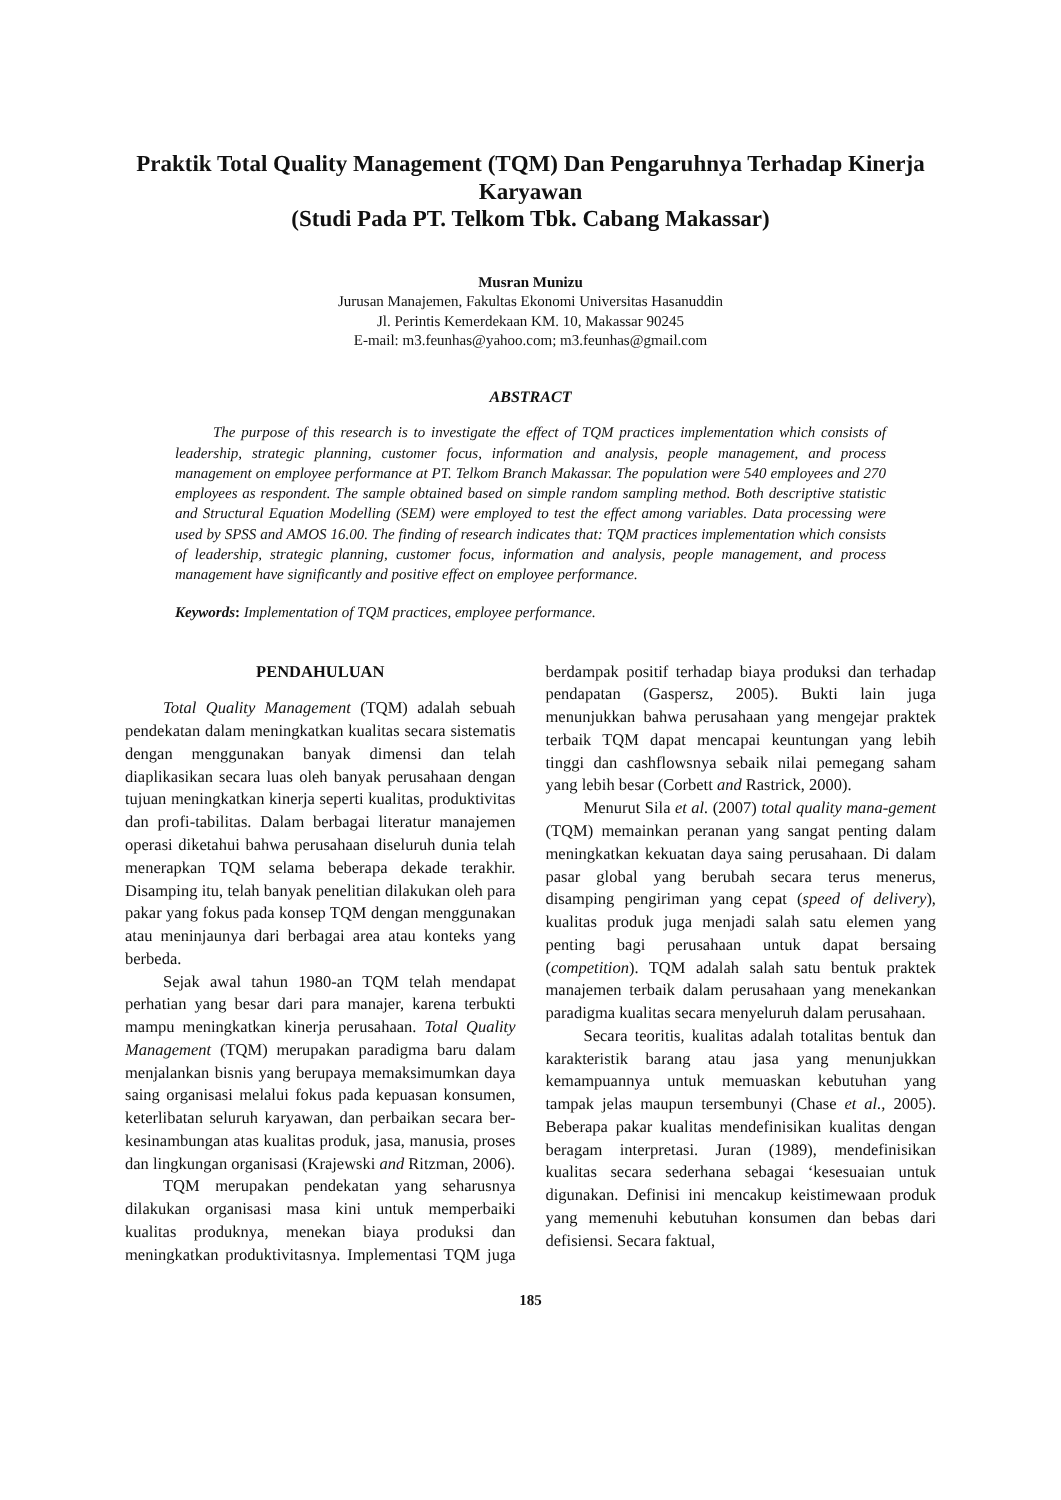Praktik Total Quality Management (TQM) Dan Pengaruhnya Terhadap Kinerja Karyawan
(Studi Pada PT. Telkom Tbk. Cabang Makassar)
Musran Munizu
Jurusan Manajemen, Fakultas Ekonomi Universitas Hasanuddin
Jl. Perintis Kemerdekaan KM. 10, Makassar 90245
E-mail: m3.feunhas@yahoo.com; m3.feunhas@gmail.com
ABSTRACT
The purpose of this research is to investigate the effect of TQM practices implementation which consists of leadership, strategic planning, customer focus, information and analysis, people management, and process management on employee performance at PT. Telkom Branch Makassar. The population were 540 employees and 270 employees as respondent. The sample obtained based on simple random sampling method. Both descriptive statistic and Structural Equation Modelling (SEM) were employed to test the effect among variables. Data processing were used by SPSS and AMOS 16.00. The finding of research indicates that: TQM practices implementation which consists of leadership, strategic planning, customer focus, information and analysis, people management, and process management have significantly and positive effect on employee performance.
Keywords: Implementation of TQM practices, employee performance.
PENDAHULUAN
Total Quality Management (TQM) adalah sebuah pendekatan dalam meningkatkan kualitas secara sistematis dengan menggunakan banyak dimensi dan telah diaplikasikan secara luas oleh banyak perusahaan dengan tujuan meningkatkan kinerja seperti kualitas, produktivitas dan profi-tabilitas. Dalam berbagai literatur manajemen operasi diketahui bahwa perusahaan diseluruh dunia telah menerapkan TQM selama beberapa dekade terakhir. Disamping itu, telah banyak penelitian dilakukan oleh para pakar yang fokus pada konsep TQM dengan menggunakan atau meninjaunya dari berbagai area atau konteks yang berbeda.
Sejak awal tahun 1980-an TQM telah mendapat perhatian yang besar dari para manajer, karena terbukti mampu meningkatkan kinerja perusahaan. Total Quality Management (TQM) merupakan paradigma baru dalam menjalankan bisnis yang berupaya memaksimumkan daya saing organisasi melalui fokus pada kepuasan konsumen, keterlibatan seluruh karyawan, dan perbaikan secara ber-kesinambungan atas kualitas produk, jasa, manusia, proses dan lingkungan organisasi (Krajewski and Ritzman, 2006).
TQM merupakan pendekatan yang seharusnya dilakukan organisasi masa kini untuk memperbaiki kualitas produknya, menekan biaya produksi dan meningkatkan produktivitasnya. Implementasi TQM juga berdampak positif terhadap biaya produksi dan terhadap pendapatan (Gaspersz, 2005). Bukti lain juga menunjukkan bahwa perusahaan yang mengejar praktek terbaik TQM dapat mencapai keuntungan yang lebih tinggi dan cashflowsnya sebaik nilai pemegang saham yang lebih besar (Corbett and Rastrick, 2000).
Menurut Sila et al. (2007) total quality mana-gement (TQM) memainkan peranan yang sangat penting dalam meningkatkan kekuatan daya saing perusahaan. Di dalam pasar global yang berubah secara terus menerus, disamping pengiriman yang cepat (speed of delivery), kualitas produk juga menjadi salah satu elemen yang penting bagi perusahaan untuk dapat bersaing (competition). TQM adalah salah satu bentuk praktek manajemen terbaik dalam perusahaan yang menekankan paradigma kualitas secara menyeluruh dalam perusahaan.
Secara teoritis, kualitas adalah totalitas bentuk dan karakteristik barang atau jasa yang menunjukkan kemampuannya untuk memuaskan kebutuhan yang tampak jelas maupun tersembunyi (Chase et al., 2005). Beberapa pakar kualitas mendefinisikan kualitas dengan beragam interpretasi. Juran (1989), mendefinisikan kualitas secara sederhana sebagai ‘kesesuaian untuk digunakan. Definisi ini mencakup keistimewaan produk yang memenuhi kebutuhan konsumen dan bebas dari defisiensi. Secara faktual,
185